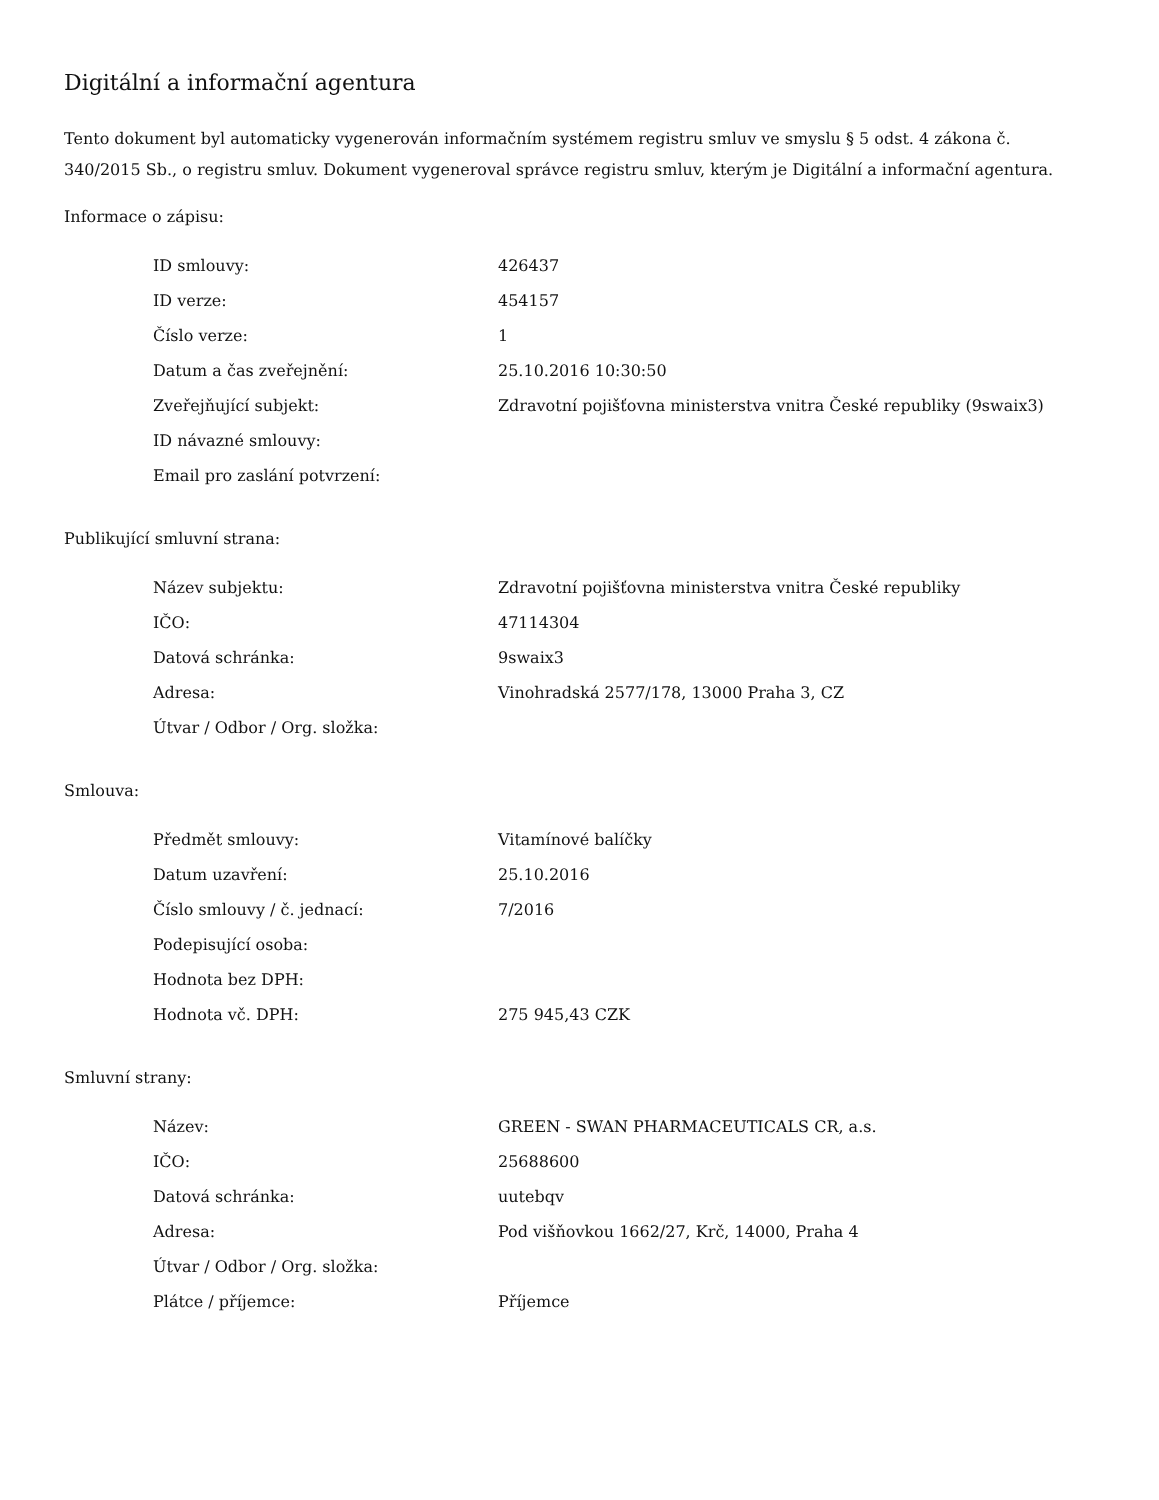Digitální a informační agentura
Tento dokument byl automaticky vygenerován informačním systémem registru smluv ve smyslu § 5 odst. 4 zákona č. 340/2015 Sb., o registru smluv. Dokument vygeneroval správce registru smluv, kterým je Digitální a informační agentura.
Informace o zápisu:
| ID smlouvy: | 426437 |
| ID verze: | 454157 |
| Číslo verze: | 1 |
| Datum a čas zveřejnění: | 25.10.2016 10:30:50 |
| Zveřejňující subjekt: | Zdravotní pojišťovna ministerstva vnitra České republiky (9swaix3) |
| ID návazné smlouvy: | |
| Email pro zaslání potvrzení: | |
Publikující smluvní strana:
| Název subjektu: | Zdravotní pojišťovna ministerstva vnitra České republiky |
| IČO: | 47114304 |
| Datová schránka: | 9swaix3 |
| Adresa: | Vinohradská 2577/178, 13000 Praha 3, CZ |
| Útvar / Odbor / Org. složka: | |
Smlouva:
| Předmět smlouvy: | Vitamínové balíčky |
| Datum uzavření: | 25.10.2016 |
| Číslo smlouvy / č. jednací: | 7/2016 |
| Podepisující osoba: | |
| Hodnota bez DPH: | |
| Hodnota vč. DPH: | 275 945,43 CZK |
Smluvní strany:
| Název: | GREEN - SWAN PHARMACEUTICALS CR, a.s. |
| IČO: | 25688600 |
| Datová schránka: | uutebqv |
| Adresa: | Pod višňovkou 1662/27, Krč, 14000, Praha 4 |
| Útvar / Odbor / Org. složka: | |
| Plátce / příjemce: | Příjemce |